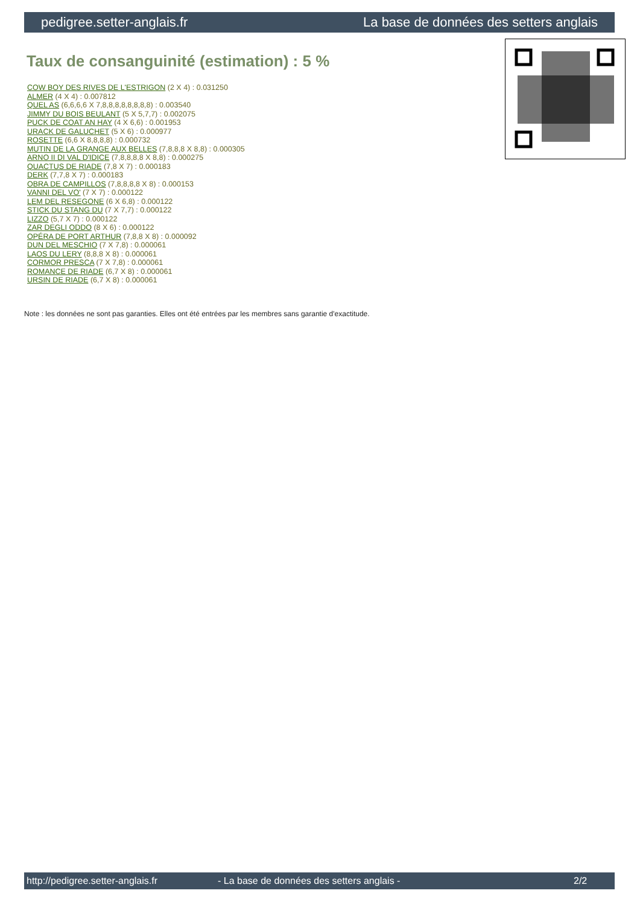pedigree.setter-anglais.fr La base de données des setters anglais
Taux de consanguinité (estimation) : 5 %
COW BOY DES RIVES DE L'ESTRIGON (2 X 4) : 0.031250
ALMER (4 X 4) : 0.007812
QUEL AS (6,6,6,6 X 7,8,8,8,8,8,8,8,8) : 0.003540
JIMMY DU BOIS BEULANT (5 X 5,7,7) : 0.002075
PUCK DE COAT AN HAY (4 X 6,6) : 0.001953
URACK DE GALUCHET (5 X 6) : 0.000977
ROSETTE (6,6 X 8,8,8,8) : 0.000732
MUTIN DE LA GRANGE AUX BELLES (7,8,8,8 X 8,8) : 0.000305
ARNO II DI VAL D'IDICE (7,8,8,8,8 X 8,8) : 0.000275
QUACTUS DE RIADE (7,8 X 7) : 0.000183
DERK (7,7,8 X 7) : 0.000183
OBRA DE CAMPILLOS (7,8,8,8,8 X 8) : 0.000153
VANNI DEL VO' (7 X 7) : 0.000122
LEM DEL RESEGONE (6 X 6,8) : 0.000122
STICK DU STANG DU (7 X 7,7) : 0.000122
LIZZO (5,7 X 7) : 0.000122
ZAR DEGLI ODDO (8 X 6) : 0.000122
OPÉRA DE PORT ARTHUR (7,8,8 X 8) : 0.000092
DUN DEL MESCHIO (7 X 7,8) : 0.000061
LAOS DU LERY (8,8,8 X 8) : 0.000061
CORMOR PRESCA (7 X 7,8) : 0.000061
ROMANCE DE RIADE (6,7 X 8) : 0.000061
URSIN DE RIADE (6,7 X 8) : 0.000061
Note : les données ne sont pas garanties. Elles ont été entrées par les membres sans garantie d'exactitude.
http://pedigree.setter-anglais.fr - La base de données des setters anglais - 2/2